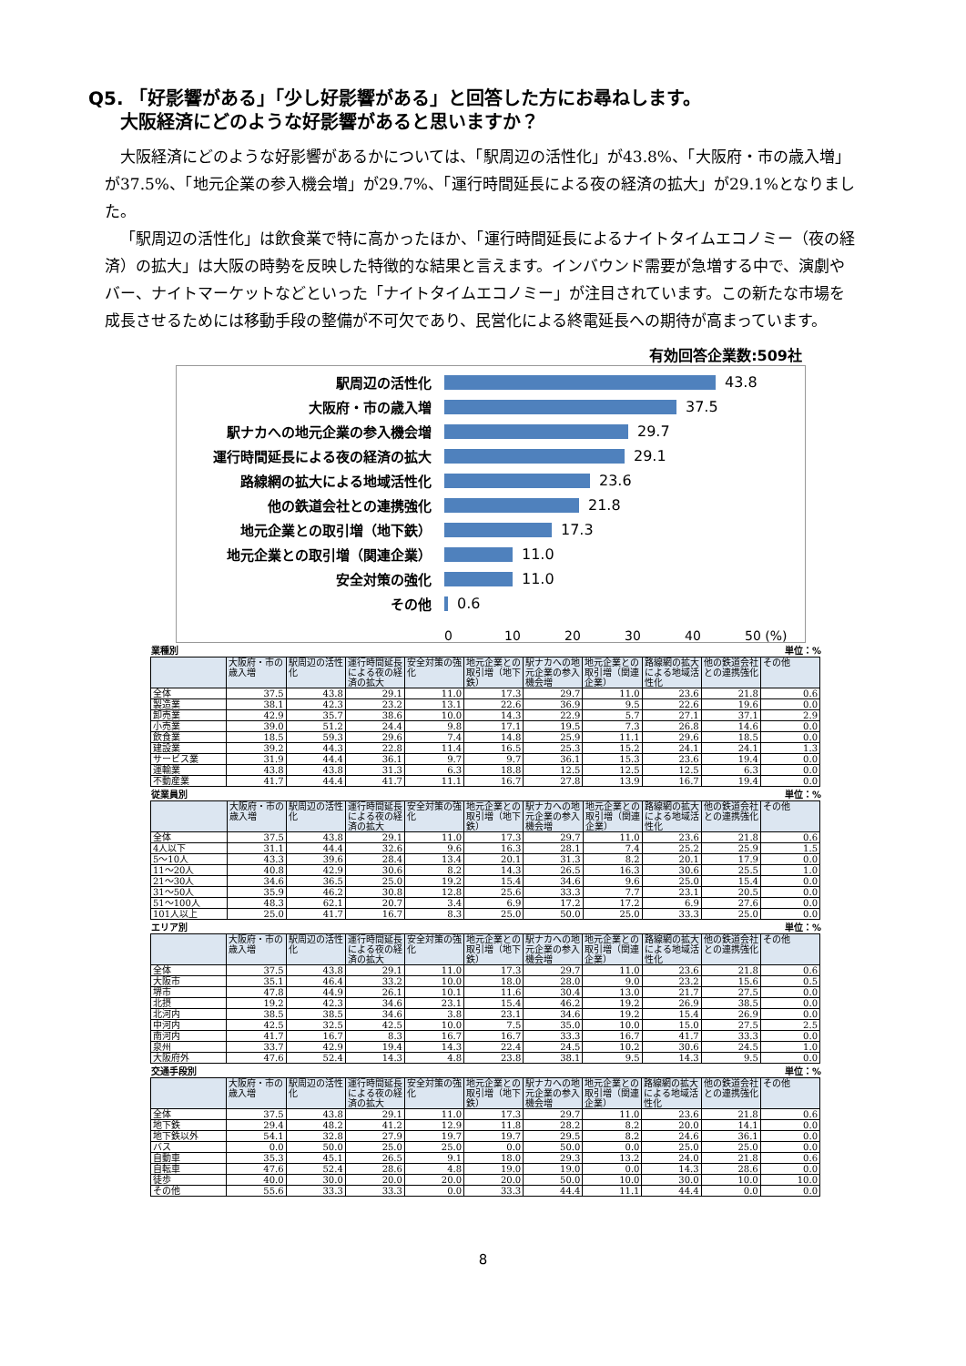Q5. 「好影響がある」「少し好影響がある」と回答した方にお尋ねします。
大阪経済にどのような好影響があると思いますか？
大阪経済にどのような好影響があるかについては、「駅周辺の活性化」が43.8%、「大阪府・市の歳入増」が37.5%、「地元企業の参入機会増」が29.7%、「運行時間延長による夜の経済の拡大」が29.1%となりました。
「駅周辺の活性化」は飲食業で特に高かったほか、「運行時間延長によるナイトタイムエコノミー（夜の経済）の拡大」は大阪の時勢を反映した特徴的な結果と言えます。インバウンド需要が急増する中で、演劇やバー、ナイトマーケットなどといった「ナイトタイムエコノミー」が注目されています。この新たな市場を成長させるためには移動手段の整備が不可欠であり、民営化による終電延長への期待が高まっています。
有効回答企業数:509社
駅周辺の活性化
43.8
大阪府・市の歳入増
37.5
駅ナカへの地元企業の参入機会増
29.7
運行時間延長による夜の経済の拡大
29.1
路線網の拡大による地域活性化
23.6
他の鉄道会社との連携強化
21.8
地元企業との取引増（地下鉄）
17.3
地元企業との取引増（関連企業）
11.0
安全対策の強化
11.0
その他
0.6
0 10 20 30 40 50 (%)
業種別 単位：%
| | 大阪府・市の歳入増 | 駅周辺の活性化 | 運行時間延長による夜の経済の拡大 | 安全対策の強化 | 地元企業との取引増（地下鉄） | 駅ナカへの地元企業の参入機会増 | 地元企業との取引増（関連企業） | 路線網の拡大による地域活性化 | 他の鉄道会社との連携強化 | その他 |
| --- | --- | --- | --- | --- | --- | --- | --- | --- | --- | --- |
| 全体 | 37.5 | 43.8 | 29.1 | 11.0 | 17.3 | 29.7 | 11.0 | 23.6 | 21.8 | 0.6 |
| 製造業 | 38.1 | 42.3 | 23.2 | 13.1 | 22.6 | 36.9 | 9.5 | 22.6 | 19.6 | 0.0 |
| 卸売業 | 42.9 | 35.7 | 38.6 | 10.0 | 14.3 | 22.9 | 5.7 | 27.1 | 37.1 | 2.9 |
| 小売業 | 39.0 | 51.2 | 24.4 | 9.8 | 17.1 | 19.5 | 7.3 | 26.8 | 14.6 | 0.0 |
| 飲食業 | 18.5 | 59.3 | 29.6 | 7.4 | 14.8 | 25.9 | 11.1 | 29.6 | 18.5 | 0.0 |
| 建設業 | 39.2 | 44.3 | 22.8 | 11.4 | 16.5 | 25.3 | 15.2 | 24.1 | 24.1 | 1.3 |
| サービス業 | 31.9 | 44.4 | 36.1 | 9.7 | 9.7 | 36.1 | 15.3 | 23.6 | 19.4 | 0.0 |
| 運輸業 | 43.8 | 43.8 | 31.3 | 6.3 | 18.8 | 12.5 | 12.5 | 12.5 | 6.3 | 0.0 |
| 不動産業 | 41.7 | 44.4 | 41.7 | 11.1 | 16.7 | 27.8 | 13.9 | 16.7 | 19.4 | 0.0 |
従業員別 単位：%
| | 大阪府・市の歳入増 | 駅周辺の活性化 | 運行時間延長による夜の経済の拡大 | 安全対策の強化 | 地元企業との取引増（地下鉄） | 駅ナカへの地元企業の参入機会増 | 地元企業との取引増（関連企業） | 路線網の拡大による地域活性化 | 他の鉄道会社との連携強化 | その他 |
| --- | --- | --- | --- | --- | --- | --- | --- | --- | --- | --- |
| 全体 | 37.5 | 43.8 | 29.1 | 11.0 | 17.3 | 29.7 | 11.0 | 23.6 | 21.8 | 0.6 |
| 4人以下 | 31.1 | 44.4 | 32.6 | 9.6 | 16.3 | 28.1 | 7.4 | 25.2 | 25.9 | 1.5 |
| 5～10人 | 43.3 | 39.6 | 28.4 | 13.4 | 20.1 | 31.3 | 8.2 | 20.1 | 17.9 | 0.0 |
| 11～20人 | 40.8 | 42.9 | 30.6 | 8.2 | 14.3 | 26.5 | 16.3 | 30.6 | 25.5 | 1.0 |
| 21～30人 | 34.6 | 36.5 | 25.0 | 19.2 | 15.4 | 34.6 | 9.6 | 25.0 | 15.4 | 0.0 |
| 31～50人 | 35.9 | 46.2 | 30.8 | 12.8 | 25.6 | 33.3 | 7.7 | 23.1 | 20.5 | 0.0 |
| 51～100人 | 48.3 | 62.1 | 20.7 | 3.4 | 6.9 | 17.2 | 17.2 | 6.9 | 27.6 | 0.0 |
| 101人以上 | 25.0 | 41.7 | 16.7 | 8.3 | 25.0 | 50.0 | 25.0 | 33.3 | 25.0 | 0.0 |
エリア別 単位：%
| | 大阪府・市の歳入増 | 駅周辺の活性化 | 運行時間延長による夜の経済の拡大 | 安全対策の強化 | 地元企業との取引増（地下鉄） | 駅ナカへの地元企業の参入機会増 | 地元企業との取引増（関連企業） | 路線網の拡大による地域活性化 | 他の鉄道会社との連携強化 | その他 |
| --- | --- | --- | --- | --- | --- | --- | --- | --- | --- | --- |
| 全体 | 37.5 | 43.8 | 29.1 | 11.0 | 17.3 | 29.7 | 11.0 | 23.6 | 21.8 | 0.6 |
| 大阪市 | 35.1 | 46.4 | 33.2 | 10.0 | 18.0 | 28.0 | 9.0 | 23.2 | 15.6 | 0.5 |
| 堺市 | 47.8 | 44.9 | 26.1 | 10.1 | 11.6 | 30.4 | 13.0 | 21.7 | 27.5 | 0.0 |
| 北摂 | 19.2 | 42.3 | 34.6 | 23.1 | 15.4 | 46.2 | 19.2 | 26.9 | 38.5 | 0.0 |
| 北河内 | 38.5 | 38.5 | 34.6 | 3.8 | 23.1 | 34.6 | 19.2 | 15.4 | 26.9 | 0.0 |
| 中河内 | 42.5 | 32.5 | 42.5 | 10.0 | 7.5 | 35.0 | 10.0 | 15.0 | 27.5 | 2.5 |
| 南河内 | 41.7 | 16.7 | 8.3 | 16.7 | 16.7 | 33.3 | 16.7 | 41.7 | 33.3 | 0.0 |
| 泉州 | 33.7 | 42.9 | 19.4 | 14.3 | 22.4 | 24.5 | 10.2 | 30.6 | 24.5 | 1.0 |
| 大阪府外 | 47.6 | 52.4 | 14.3 | 4.8 | 23.8 | 38.1 | 9.5 | 14.3 | 9.5 | 0.0 |
交通手段別 単位：%
| | 大阪府・市の歳入増 | 駅周辺の活性化 | 運行時間延長による夜の経済の拡大 | 安全対策の強化 | 地元企業との取引増（地下鉄） | 駅ナカへの地元企業の参入機会増 | 地元企業との取引増（関連企業） | 路線網の拡大による地域活性化 | 他の鉄道会社との連携強化 | その他 |
| --- | --- | --- | --- | --- | --- | --- | --- | --- | --- | --- |
| 全体 | 37.5 | 43.8 | 29.1 | 11.0 | 17.3 | 29.7 | 11.0 | 23.6 | 21.8 | 0.6 |
| 地下鉄 | 29.4 | 48.2 | 41.2 | 12.9 | 11.8 | 28.2 | 8.2 | 20.0 | 14.1 | 0.0 |
| 地下鉄以外 | 54.1 | 32.8 | 27.9 | 19.7 | 19.7 | 29.5 | 8.2 | 24.6 | 36.1 | 0.0 |
| バス | 0.0 | 50.0 | 25.0 | 25.0 | 0.0 | 50.0 | 0.0 | 25.0 | 25.0 | 0.0 |
| 自動車 | 35.3 | 45.1 | 26.5 | 9.1 | 18.0 | 29.3 | 13.2 | 24.0 | 21.8 | 0.6 |
| 自転車 | 47.6 | 52.4 | 28.6 | 4.8 | 19.0 | 19.0 | 0.0 | 14.3 | 28.6 | 0.0 |
| 徒歩 | 40.0 | 30.0 | 20.0 | 20.0 | 20.0 | 50.0 | 10.0 | 30.0 | 10.0 | 10.0 |
| その他 | 55.6 | 33.3 | 33.3 | 0.0 | 33.3 | 44.4 | 11.1 | 44.4 | 0.0 | 0.0 |
8